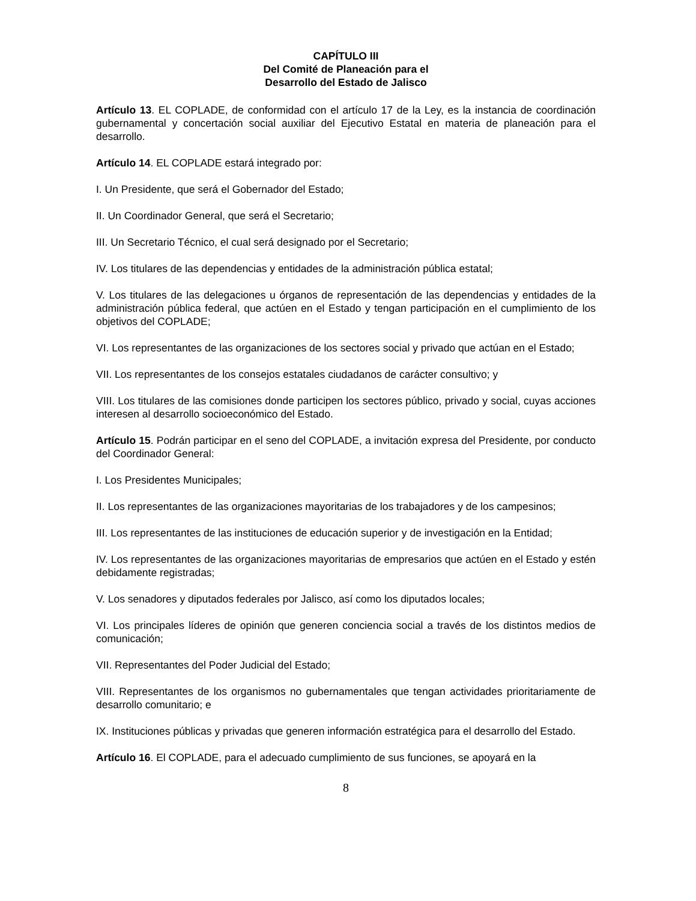CAPÍTULO III
Del Comité de Planeación para el
Desarrollo del Estado de Jalisco
Artículo 13. EL COPLADE, de conformidad con el artículo 17 de la Ley, es la instancia de coordinación gubernamental y concertación social auxiliar del Ejecutivo Estatal en materia de planeación para el desarrollo.
Artículo 14. EL COPLADE estará integrado por:
I. Un Presidente, que será el Gobernador del Estado;
II. Un Coordinador General, que será el Secretario;
III. Un Secretario Técnico, el cual será designado por el Secretario;
IV. Los titulares de las dependencias y entidades de la administración pública estatal;
V. Los titulares de las delegaciones u órganos de representación de las dependencias y entidades de la administración pública federal, que actúen en el Estado y tengan participación en el cumplimiento de los objetivos del COPLADE;
VI. Los representantes de las organizaciones de los sectores social y privado que actúan en el Estado;
VII. Los representantes de los consejos estatales ciudadanos de carácter consultivo; y
VIII. Los titulares de las comisiones donde participen los sectores público, privado y social, cuyas acciones interesen al desarrollo socioeconómico del Estado.
Artículo 15. Podrán participar en el seno del COPLADE, a invitación expresa del Presidente, por conducto del Coordinador General:
I. Los Presidentes Municipales;
II. Los representantes de las organizaciones mayoritarias de los trabajadores y de los campesinos;
III. Los representantes de las instituciones de educación superior y de investigación en la Entidad;
IV. Los representantes de las organizaciones mayoritarias de empresarios que actúen en el Estado y estén debidamente registradas;
V. Los senadores y diputados federales por Jalisco, así como los diputados locales;
VI. Los principales líderes de opinión que generen conciencia social a través de los distintos medios de comunicación;
VII. Representantes del Poder Judicial del Estado;
VIII. Representantes de los organismos no gubernamentales que tengan actividades prioritariamente de desarrollo comunitario; e
IX. Instituciones públicas y privadas que generen información estratégica para el desarrollo del Estado.
Artículo 16. El COPLADE, para el adecuado cumplimiento de sus funciones, se apoyará en la
8